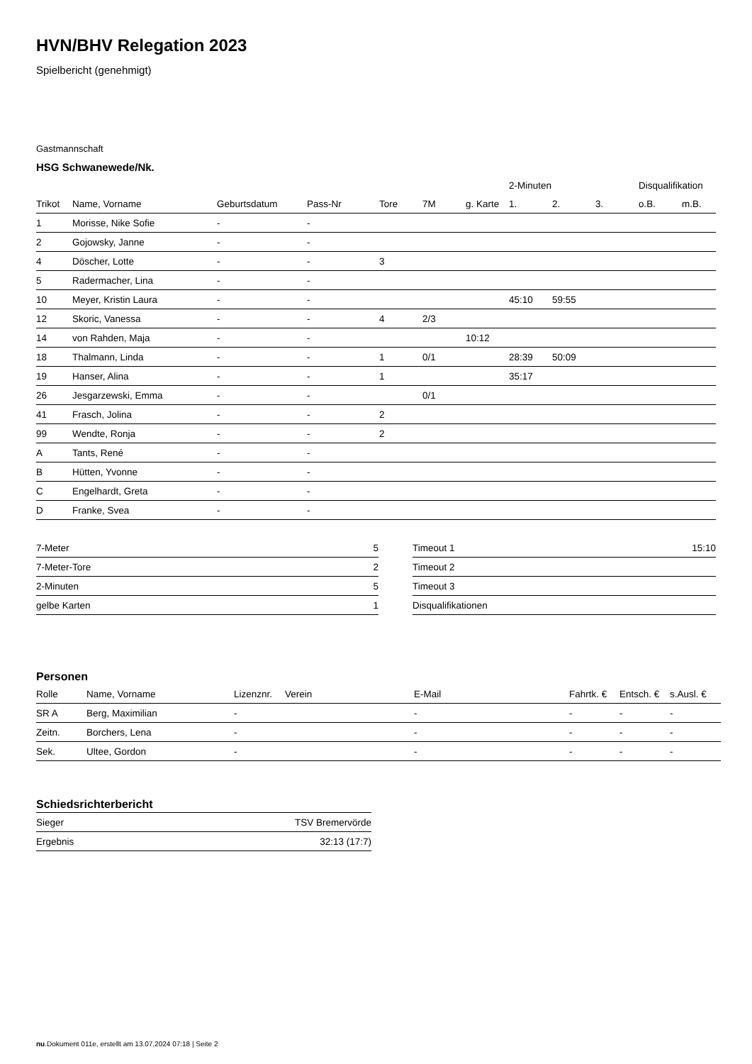HVN/BHV Relegation 2023
Spielbericht (genehmigt)
Gastmannschaft
HSG Schwanewede/Nk.
| | | | | | | | 2-Minuten | | | Disqualifikation | |
| --- | --- | --- | --- | --- | --- | --- | --- | --- | --- | --- | --- |
| Trikot | Name, Vorname | Geburtsdatum | Pass-Nr | Tore | 7M | g. Karte | 1. | 2. | 3. | o.B. | m.B. |
| 1 | Morisse, Nike Sofie | - | - | | | | | | | | |
| 2 | Gojowsky, Janne | - | - | | | | | | | | |
| 4 | Döscher, Lotte | - | - | 3 | | | | | | | |
| 5 | Radermacher, Lina | - | - | | | | | | | | |
| 10 | Meyer, Kristin Laura | - | - | | | | 45:10 | 59:55 | | | |
| 12 | Skoric, Vanessa | - | - | 4 | 2/3 | | | | | | |
| 14 | von Rahden, Maja | - | - | | | 10:12 | | | | | |
| 18 | Thalmann, Linda | - | - | 1 | 0/1 | | 28:39 | 50:09 | | | |
| 19 | Hanser, Alina | - | - | 1 | | | 35:17 | | | | |
| 26 | Jesgarzewski, Emma | - | - | | 0/1 | | | | | | |
| 41 | Frasch, Jolina | - | - | 2 | | | | | | | |
| 99 | Wendte, Ronja | - | - | 2 | | | | | | | |
| A | Tants, René | - | - | | | | | | | | |
| B | Hütten, Yvonne | - | - | | | | | | | | |
| C | Engelhardt, Greta | - | - | | | | | | | | |
| D | Franke, Svea | - | - | | | | | | | | |
| 7-Meter | 5 |
| 7-Meter-Tore | 2 |
| 2-Minuten | 5 |
| gelbe Karten | 1 |
| Timeout 1 | 15:10 |
| Timeout 2 | |
| Timeout 3 | |
| Disqualifikationen | |
Personen
| Rolle | Name, Vorname | Lizenznr. | Verein | E-Mail | Fahrtk. € | Entsch. € | s.Ausl. € |
| --- | --- | --- | --- | --- | --- | --- | --- |
| SR A | Berg, Maximilian | - | | - | - | - | - |
| Zeitn. | Borchers, Lena | - | | - | - | - | - |
| Sek. | Ultee, Gordon | - | | - | - | - | - |
Schiedsrichterbericht
| Sieger | TSV Bremervörde |
| Ergebnis | 32:13 (17:7) |
nu.Dokument 011e, erstellt am 13.07.2024 07:18 | Seite 2